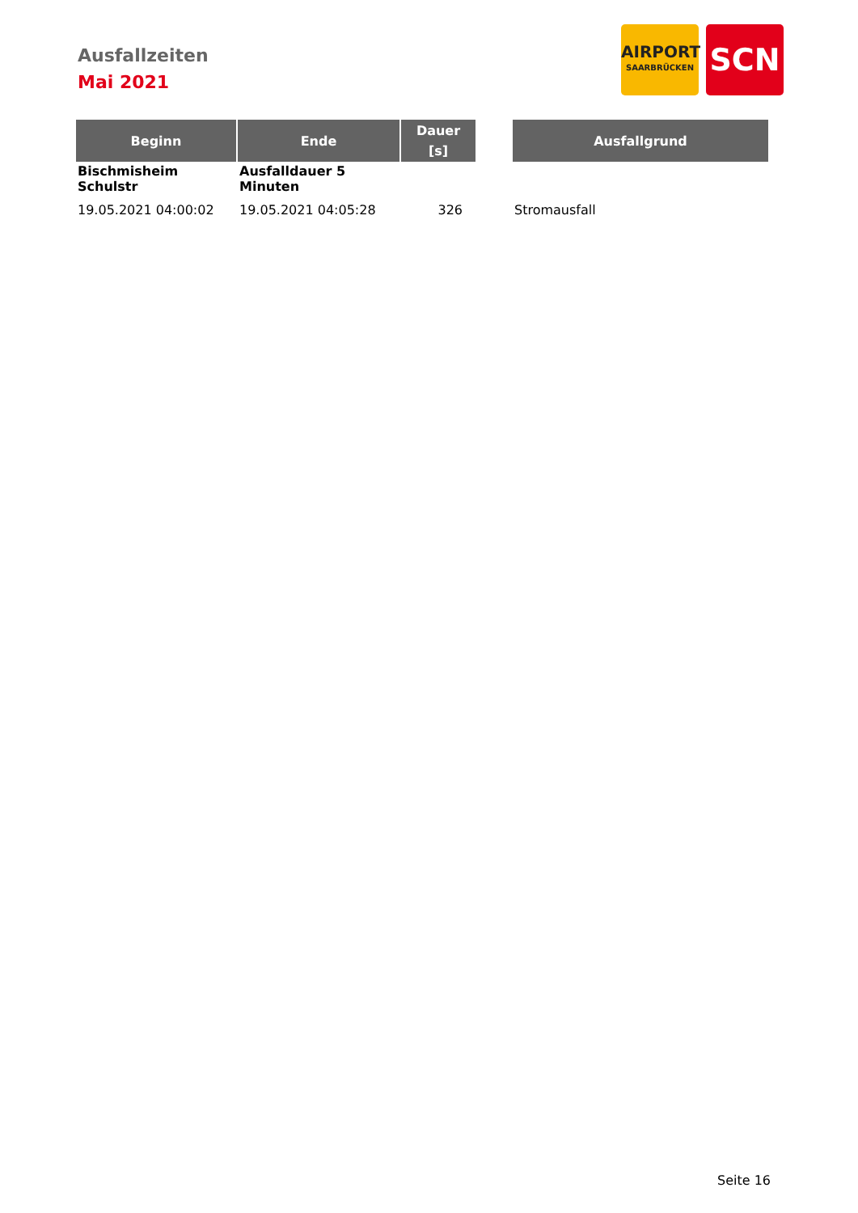Ausfallzeiten
Mai 2021
AIRPORT
SAARBRÜCKEN
SCN
| Beginn | Ende | Dauer [s] | | Ausfallgrund |
| --- | --- | --- | --- | --- |
| Bischmisheim Schulstr | Ausfalldauer 5 Minuten | | | |
| 19.05.2021 04:00:02 | 19.05.2021 04:05:28 | 326 | | Stromausfall |
Seite 16